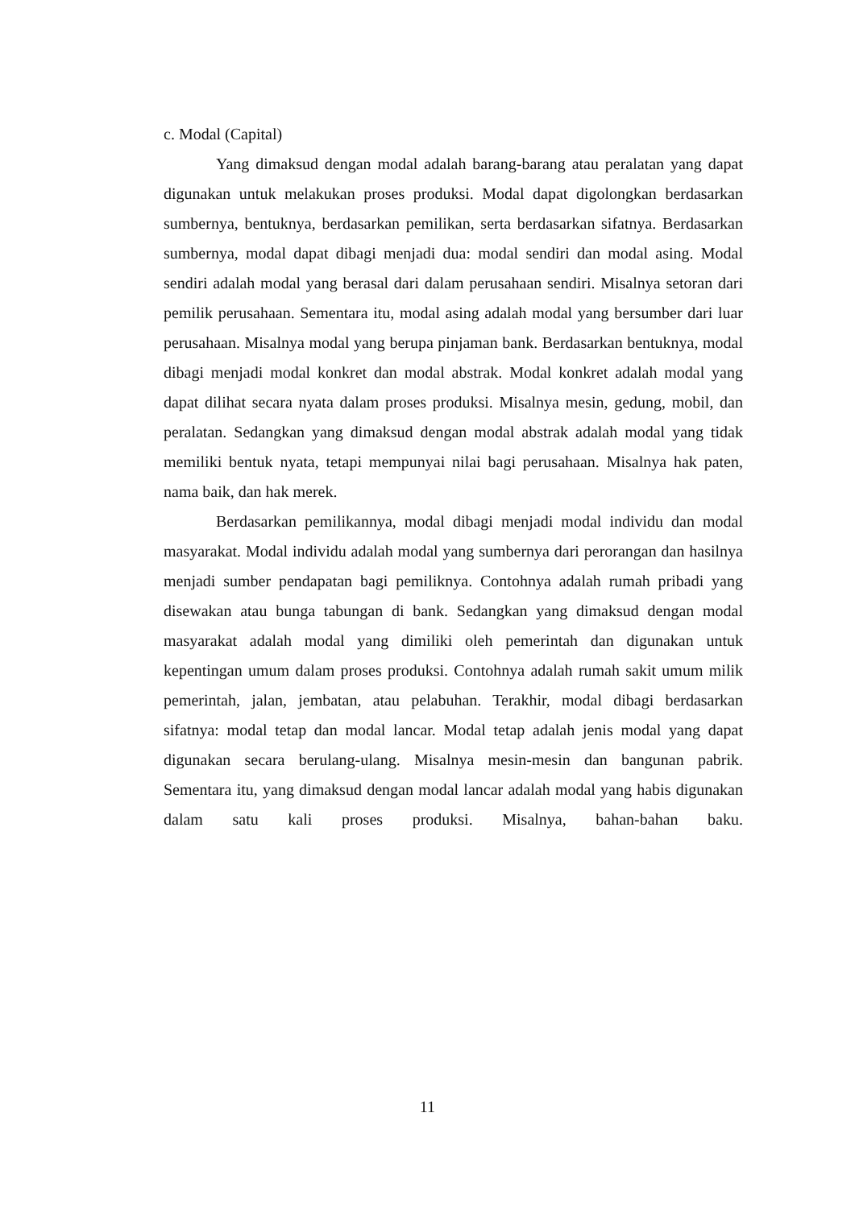c. Modal (Capital)
Yang dimaksud dengan modal adalah barang-barang atau peralatan yang dapat digunakan untuk melakukan proses produksi. Modal dapat digolongkan berdasarkan sumbernya, bentuknya, berdasarkan pemilikan, serta berdasarkan sifatnya. Berdasarkan sumbernya, modal dapat dibagi menjadi dua: modal sendiri dan modal asing. Modal sendiri adalah modal yang berasal dari dalam perusahaan sendiri. Misalnya setoran dari pemilik perusahaan. Sementara itu, modal asing adalah modal yang bersumber dari luar perusahaan. Misalnya modal yang berupa pinjaman bank. Berdasarkan bentuknya, modal dibagi menjadi modal konkret dan modal abstrak. Modal konkret adalah modal yang dapat dilihat secara nyata dalam proses produksi. Misalnya mesin, gedung, mobil, dan peralatan. Sedangkan yang dimaksud dengan modal abstrak adalah modal yang tidak memiliki bentuk nyata, tetapi mempunyai nilai bagi perusahaan. Misalnya hak paten, nama baik, dan hak merek.
Berdasarkan pemilikannya, modal dibagi menjadi modal individu dan modal masyarakat. Modal individu adalah modal yang sumbernya dari perorangan dan hasilnya menjadi sumber pendapatan bagi pemiliknya. Contohnya adalah rumah pribadi yang disewakan atau bunga tabungan di bank. Sedangkan yang dimaksud dengan modal masyarakat adalah modal yang dimiliki oleh pemerintah dan digunakan untuk kepentingan umum dalam proses produksi. Contohnya adalah rumah sakit umum milik pemerintah, jalan, jembatan, atau pelabuhan. Terakhir, modal dibagi berdasarkan sifatnya: modal tetap dan modal lancar. Modal tetap adalah jenis modal yang dapat digunakan secara berulang-ulang. Misalnya mesin-mesin dan bangunan pabrik. Sementara itu, yang dimaksud dengan modal lancar adalah modal yang habis digunakan dalam satu kali proses produksi. Misalnya, bahan-bahan baku.
11